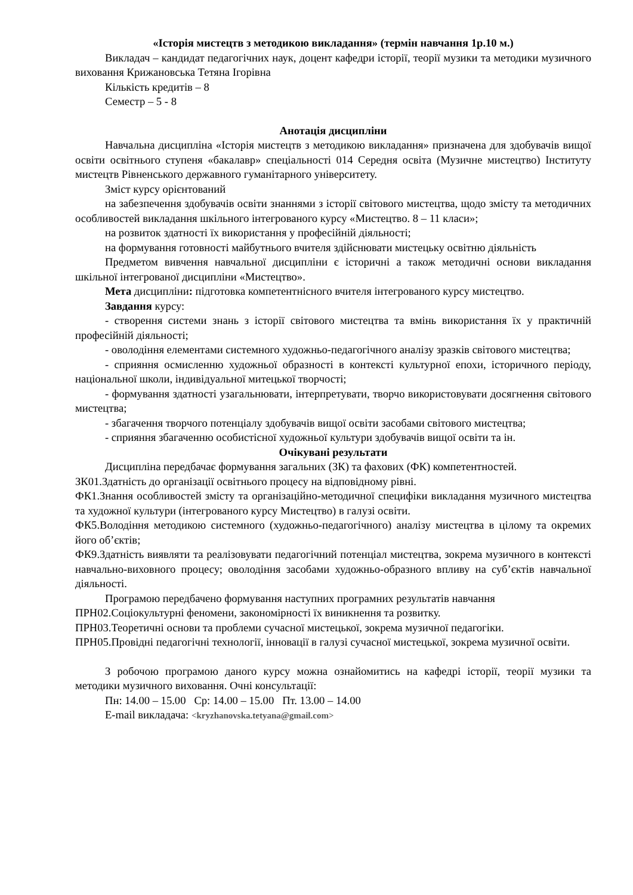«Історія мистецтв з методикою викладання» (термін навчання 1р.10 м.)
Викладач – кандидат педагогічних наук, доцент кафедри історії, теорії музики та методики музичного виховання Крижановська Тетяна Ігорівна
Кількість кредитів – 8
Семестр – 5 - 8
Анотація дисципліни
Навчальна дисципліна «Історія мистецтв з методикою викладання» призначена для здобувачів вищої освіти освітнього ступеня «бакалавр» спеціальності 014 Середня освіта (Музичне мистецтво) Інституту мистецтв Рівненського державного гуманітарного університету.
Зміст курсу орієнтований
на забезпечення здобувачів освіти знаннями з історії світового мистецтва, щодо змісту та методичних особливостей викладання шкільного інтегрованого курсу «Мистецтво. 8 – 11 класи»;
на розвиток здатності їх використання у професійній діяльності;
на формування готовності майбутнього вчителя здійснювати мистецьку освітню діяльність
Предметом вивчення навчальної дисципліни є історичні а також методичні основи викладання шкільної інтегрованої дисципліни «Мистецтво».
Мета дисципліни: підготовка компетентнісного вчителя інтегрованого курсу мистецтво.
Завдання курсу:
- створення системи знань з історії світового мистецтва та вмінь використання їх у практичній професійній діяльності;
- оволодіння елементами системного художньо-педагогічного аналізу зразків світового мистецтва;
- сприяння осмисленню художньої образності в контексті культурної епохи, історичного періоду, національної школи, індивідуальної митецької творчості;
- формування здатності узагальнювати, інтерпретувати, творчо використовувати досягнення світового мистецтва;
- збагачення творчого потенціалу здобувачів вищої освіти засобами світового мистецтва;
- сприяння збагаченню особистісної художньої культури здобувачів вищої освіти та ін.
Очікувані результати
Дисципліна передбачає формування загальних (ЗК) та фахових (ФК) компетентностей.
ЗК01.Здатність до організації освітнього процесу на відповідному рівні.
ФК1.Знання особливостей змісту та організаційно-методичної специфіки викладання музичного мистецтва та художної культури (інтегрованого курсу Мистецтво) в галузі освіти.
ФК5.Володіння методикою системного (художньо-педагогічного) аналізу мистецтва в цілому та окремих його об’єктів;
ФК9.Здатність виявляти та реалізовувати педагогічний потенціал мистецтва, зокрема музичного в контексті навчально-виховного процесу; оволодіння засобами художньо-образного впливу на суб’єктів навчальної діяльності.
Програмою передбачено формування наступних програмних результатів навчання
ПРН02.Соціокультурні феномени, закономірності їх виникнення та розвитку.
ПРН03.Теоретичні основи та проблеми сучасної мистецької, зокрема музичної педагогіки.
ПРН05.Провідні педагогічні технології, інновації в галузі сучасної мистецької, зокрема музичної освіти.
З робочою програмою даного курсу можна ознайомитись на кафедрі історії, теорії музики та методики музичного виховання. Очні консультації:
Пн: 14.00 – 15.00 Ср: 14.00 – 15.00 Пт. 13.00 – 14.00
E-mail викладача: <kryzhanovska.tetyana@gmail.com>